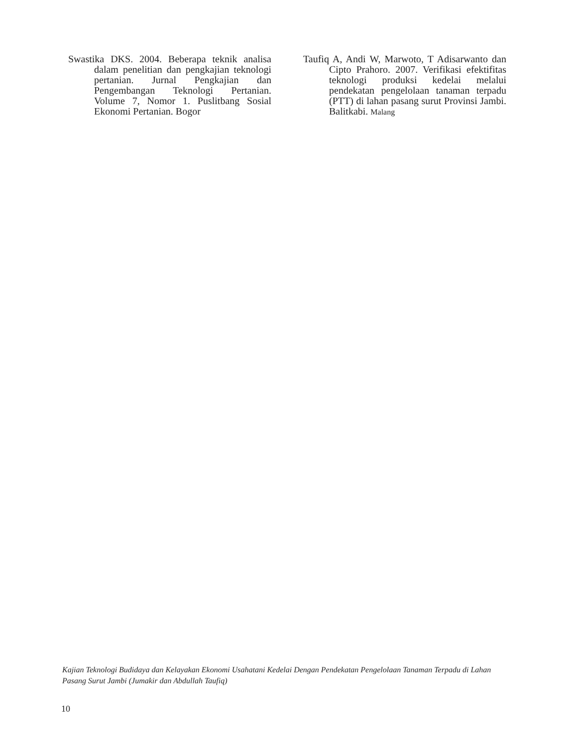Swastika DKS. 2004. Beberapa teknik analisa dalam penelitian dan pengkajian teknologi pertanian. Jurnal Pengkajian dan Pengembangan Teknologi Pertanian. Volume 7, Nomor 1. Puslitbang Sosial Ekonomi Pertanian. Bogor
Taufiq A, Andi W, Marwoto, T Adisarwanto dan Cipto Prahoro. 2007. Verifikasi efektifitas teknologi produksi kedelai melalui pendekatan pengelolaan tanaman terpadu (PTT) di lahan pasang surut Provinsi Jambi. Balitkabi. Malang
Kajian Teknologi Budidaya dan Kelayakan Ekonomi Usahatani Kedelai Dengan Pendekatan Pengelolaan Tanaman Terpadu di Lahan Pasang Surut Jambi (Jumakir dan Abdullah Taufiq)
10